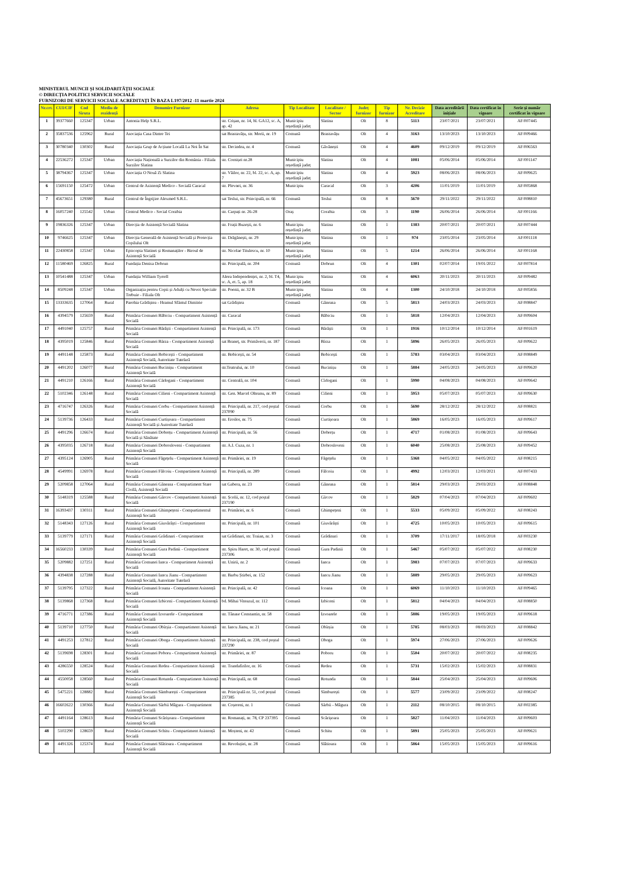MINISTERUL MUNCII ȘI SOLIDARITĂȚII SOCIALE
© DIRECȚIA POLITICI SERVICII SOCIALE
FURNIZORI DE SERVICII SOCIALE ACREDITAȚI ÎN BAZA L197/2012 -11 martie 2024
| Nr.crt. | CUI/CIF | Cod Siruta | Mediu de rezidență | Denumire Furnizor | Adresa | Tip Localitate | Localitate / Sector | Județ furnizor | Tip furnizor | Nr. Decizie Acreditare | Data acreditării inițiale | Data certificat în vigoare | Serie și număr certificat în vigoare |
| --- | --- | --- | --- | --- | --- | --- | --- | --- | --- | --- | --- | --- | --- |
| 1 | 39377660 | 125347 | Urban | Antonia Help S.R.L. | str. Crișan, nr. 14, bl. GA12, sc. A, ap. 42 | Municipiu reședință județ | Slatina | Olt | 8 | 5113 | 23/07/2021 | 23/07/2021 | AF/007445 |
| 2 | 35837536 | 125962 | Rural | Asociația Casa Dintre Tei | sat Brastavățu, str. Morii, nr. 19 | Comună | Brastavățu | Olt | 4 | 3163 | 13/10/2023 | 13/10/2023 | AF/009466 |
| 3 | 30780340 | 130302 | Rural | Asociația Grup de Acțiune Locală La Noi În Sat | str. Decindea, nr. 4 | Comună | Găvănești | Olt | 4 | 4609 | 09/12/2019 | 09/12/2019 | AF/006563 |
| 4 | 22536272 | 125347 | Urban | Asociația Națională a Surzilor din România - Filiala Surzilor Slatina | str. Cornișei nr.28 | Municipiu reședință județ | Slatina | Olt | 4 | 1081 | 05/06/2014 | 05/06/2014 | AF/001147 |
| 5 | 38794367 | 125347 | Urban | Asociația O Nouă Zi Slatina | str. Văilor, nr. 22, bl. 22, sc. A, ap. 7 | Municipiu reședință județ | Slatina | Olt | 4 | 5923 | 08/06/2023 | 08/06/2023 | AF/009625 |
| 6 | 15691150 | 125472 | Urban | Centrul de Asistență Medico - Socială Caracal | str. Plevnei, nr. 36 | Municipiu | Caracal | Olt | 3 | 4206 | 11/01/2019 | 11/01/2019 | AF/005868 |
| 7 | 45673651 | 129380 | Rural | Centrul de Îngrijire Alexmed S.R.L. | sat Teslui, str. Principală, nr. 66 | Comună | Teslui | Olt | 8 | 5670 | 29/11/2022 | 29/11/2022 | AF/008810 |
| 8 | 16057240 | 125542 | Urban | Centrul Medico - Social Corabia | str. Carpați nr. 26-28 | Oraș | Corabia | Olt | 3 | 1190 | 26/06/2014 | 26/06/2014 | AF/001166 |
| 9 | 19836326 | 125347 | Urban | Direcția de Asistență Socială Slatina | str. Frații Buzești, nr. 6 | Municipiu reședință județ | Slatina | Olt | 1 | 1383 | 20/07/2021 | 20/07/2021 | AF/007444 |
| 10 | 9746625 | 125347 | Urban | Direcția Generală de Asistență Socială și Protecția Copilului Olt | str. Drăgănești, nr. 29 | Municipiu reședință județ | Slatina | Olt | 1 | 974 | 23/05/2014 | 23/05/2014 | AF/001118 |
| 11 | 22430858 | 125347 | Urban | Episcopia Slatinei și Romanaților - Biroul de Asistență Socială | str. Nicolae Titulescu, nr. 10 | Municipiu reședință județ | Slatina | Olt | 5 | 1214 | 26/06/2014 | 26/06/2014 | AF/001168 |
| 12 | 11580469 | 126825 | Rural | Fundația Denisa Dobrun | str. Principală, nr. 204 | Comună | Dobrun | Olt | 4 | 1301 | 02/07/2014 | 19/01/2022 | AF/007814 |
| 13 | 10541488 | 125347 | Urban | Fundația William Tyrrell | Aleea Independenței, nr. 2, bl. T4, sc. A, et. 5, ap. 18 | Municipiu reședință județ | Slatina | Olt | 4 | 6063 | 20/11/2023 | 20/11/2023 | AF/009482 |
| 14 | 8509248 | 125347 | Urban | Organizația pentru Copii și Adulți cu Nevoi Speciale Trebuie - Filiala Olt | str. Poenii, nr. 32 B | Municipiu reședință județ | Slatina | Olt | 4 | 1300 | 24/10/2018 | 24/10/2018 | AF/005856 |
| 15 | 13333635 | 127064 | Rural | Parohia Grădiștea - Hramul Sfântul Dimitrie | sat Grădiștea | Comună | Găneasa | Olt | 5 | 5813 | 24/03/2023 | 24/03/2023 | AF/008847 |
| 16 | 4394579 | 125659 | Rural | Primăria Comunei Băbiciu - Compartiment Asistență Socială | str. Caracal | Comună | Băbiciu | Olt | 1 | 5818 | 12/04/2023 | 12/04/2023 | AF/009604 |
| 17 | 4491040 | 125757 | Rural | Primăria Comunei Bărăști - Compartiment Asistență Socială | str. Principală, nr. 173 | Comună | Bărăști | Olt | 1 | 1916 | 10/12/2014 | 10/12/2014 | AF/001619 |
| 18 | 4395019 | 125846 | Rural | Primăria Comunei Bârza - Compartiment Asistență Socială | sat Braneț, str. Primăverii, nr. 187 | Comună | Bîrza | Olt | 1 | 5896 | 26/05/2023 | 26/05/2023 | AF/009622 |
| 19 | 4491148 | 125873 | Rural | Primăria Comunei Bobicești - Compartiment Asistență Socială, Autoritate Tutelară | str. Bobicești, nr. 54 | Comună | Bobicești | Olt | 1 | 5783 | 03/04/2023 | 03/04/2023 | AF/008849 |
| 20 | 4491202 | 126077 | Rural | Primăria Comunei Bucinișu - Compartiment Asistență Socială | str.Teatrului, nr. 10 | Comună | Bucinișu | Olt | 1 | 5884 | 24/05/2023 | 24/05/2023 | AF/009620 |
| 21 | 4491210 | 126166 | Rural | Primăria Comunei Cârlogani - Compartiment Asistență Socială | str. Centrală, nr. 104 | Comună | Cîrlogani | Olt | 1 | 5990 | 04/08/2023 | 04/08/2023 | AF/009642 |
| 22 | 5102346 | 126148 | Rural | Primăria Comunei Cilieni - Compartiment Asistență Socială | str. Gen. Marcel Olteanu, nr. 89 | Comună | Cilieni | Olt | 1 | 5953 | 05/07/2023 | 05/07/2023 | AF/009630 |
| 23 | 4716747 | 126326 | Rural | Primăria Comunei Corbu - Compartiment Asistență Socială | str. Principală, nr. 217, cod poștal 237090 | Comună | Corbu | Olt | 1 | 5690 | 28/12/2022 | 28/12/2022 | AF/008821 |
| 24 | 5139736 | 126433 | Rural | Primăria Comunei Curtișoara - Compartiment Asistență Socială și Autoritate Tutelară | str. Eroilor, nr. 75 | Comună | Curtișoara | Olt | 1 | 5869 | 16/05/2023 | 16/05/2023 | AF/009617 |
| 25 | 4491296 | 126674 | Rural | Primăria Comunei Dobrețu - Compartiment Asistență Socială și Sănătate | str. Principală, nr. 56 | Comună | Dobrețu | Olt | 1 | 4717 | 01/08/2023 | 01/08/2023 | AF/009643 |
| 26 | 4395035 | 126718 | Rural | Primăria Comunei Dobrosloveni - Compartiment Asistență Socială | str. A.I. Cuza, nr. 1 | Comună | Dobrosloveni | Olt | 1 | 6040 | 25/08/2023 | 25/08/2023 | AF/009452 |
| 27 | 4395124 | 126905 | Rural | Primăria Comunei Făgețelu - Compartiment Asistență Socială | str. Primăriei, nr. 19 | Comună | Făgețelu | Olt | 1 | 5368 | 04/05/2022 | 04/05/2022 | AF/008215 |
| 28 | 4549991 | 126978 | Rural | Primăria Comunei Fălcoiu - Compartiment Asistență Socială | str. Principală, nr. 289 | Comună | Fălcoiu | Olt | 1 | 4992 | 12/03/2021 | 12/03/2021 | AF/007433 |
| 29 | 5209858 | 127064 | Rural | Primăria Comunei Găneasa - Compartiment Stare Civilă, Asistență Socială | sat Gabera, nr. 23 | Comună | Găneasa | Olt | 1 | 5814 | 29/03/2023 | 29/03/2023 | AF/008848 |
| 30 | 5148319 | 125588 | Rural | Primăria Comunei Gârcov - Compartiment Asistență Socială | str. Școlii, nr. 12, cod poștal 237190 | Comună | Gîrcov | Olt | 1 | 5829 | 07/04/2023 | 07/04/2023 | AF/009602 |
| 31 | 16393437 | 130311 | Rural | Primăria Comunei Ghimpețeni - Compartimentul Asistență Socială | str. Primăriei, nr. 6 | Comună | Ghimpețeni | Olt | 1 | 5533 | 05/09/2022 | 05/09/2022 | AF/008243 |
| 32 | 5148343 | 127126 | Rural | Primăria Comunei Giuvărăști - Compartiment Asistență Socială | str. Principală, nr. 101 | Comună | Giuvărăști | Olt | 1 | 4725 | 10/05/2023 | 10/05/2023 | AF/009615 |
| 33 | 5139779 | 127171 | Rural | Primăria Comunei Grădinari - Compartiment Asistență Socială | sat Grădinari, str. Traian, nr. 3 | Comună | Grădinari | Olt | 1 | 3709 | 17/11/2017 | 18/05/2018 | AF/003230 |
| 34 | 16560233 | 130339 | Rural | Primăria Comunei Gura Padinii - Compartiment Asistență Socială | str. Spiru Haret, nr. 30, cod poștal 237306 | Comună | Gura Padinii | Olt | 1 | 5467 | 05/07/2022 | 05/07/2022 | AF/008230 |
| 35 | 5209882 | 127251 | Rural | Primăria Comunei Ianca - Compartiment Asistență Socială | str. Unirii, nr. 2 | Comună | Ianca | Olt | 1 | 5983 | 07/07/2023 | 07/07/2023 | AF/009633 |
| 36 | 4394838 | 127288 | Rural | Primăria Comunei Iancu Jianu - Compartiment Asistență Socială, Autoritate Tutelară | str. Barbu Știrbei, nr. 152 | Comună | Iancu Jianu | Olt | 1 | 5889 | 29/05/2023 | 29/05/2023 | AF/009623 |
| 37 | 5139795 | 127322 | Rural | Primăria Comunei Icoana - Compartiment Asistență Socială | str. Principală, nr. 42 | Comună | Icoana | Olt | 1 | 6069 | 11/10/2023 | 11/10/2023 | AF/009465 |
| 38 | 5139868 | 127368 | Rural | Primăria Comunei Izbiceni - Compartiment Asistență Socială | bd. Mihai Viteazul, nr. 112 | Comună | Izbiceni | Olt | 1 | 5812 | 04/04/2023 | 04/04/2023 | AF/008850 |
| 39 | 4716771 | 127386 | Rural | Primăria Comunei Izvoarele - Compartiment Asistență Socială | str. Tănase Constantin, nr. 58 | Comună | Izvoarele | Olt | 1 | 5886 | 19/05/2023 | 19/05/2023 | AF/009618 |
| 40 | 5139710 | 127750 | Rural | Primăria Comunei Obîrșia - Compartiment Asistență Socială | str. Iancu Jianu, nr. 21 | Comună | Obîrșia | Olt | 1 | 5785 | 08/03/2023 | 08/03/2023 | AF/008842 |
| 41 | 4491253 | 127812 | Rural | Primăria Comunei Oboga - Compartiment Asistență Socială | str. Principală, nr. 238, cod poștal 237290 | Comună | Oboga | Olt | 1 | 5974 | 27/06/2023 | 27/06/2023 | AF/009626 |
| 42 | 5139698 | 128301 | Rural | Primăria Comunei Poboru - Compartiment Asistență Socială | str. Primăriei, nr. 87 | Comună | Poboru | Olt | 1 | 5504 | 20/07/2022 | 20/07/2022 | AF/008235 |
| 43 | 4286550 | 128524 | Rural | Primăria Comunei Redea - Compartiment Asistență Socială | str. Trandafirilor, nr. 16 | Comună | Redea | Olt | 1 | 5731 | 15/02/2023 | 15/02/2023 | AF/008831 |
| 44 | 4550058 | 128560 | Rural | Primăria Comunei Rotunda - Compartiment Asistență Socială | str. Principală, nr. 68 | Comună | Rotunda | Olt | 1 | 5844 | 25/04/2023 | 25/04/2023 | AF/009606 |
| 45 | 5475221 | 128882 | Rural | Primăria Comunei Sâmburești - Compartiment Asistență Socială | str. Principală nr. 51, cod poștal 237385 | Comună | Sîmburești | Olt | 1 | 5577 | 23/09/2022 | 23/09/2022 | AF/008247 |
| 46 | 16602622 | 130366 | Rural | Primăria Comunei Sârbii Măgura - Compartiment Asistență Socială | str. Coșereni, nr. 1 | Comună | Sârbii - Măgura | Olt | 1 | 2112 | 08/10/2015 | 08/10/2015 | AF/002385 |
| 47 | 4491164 | 128613 | Rural | Primăria Comunei Scărișoara - Compartiment Asistență Socială | str. Romanați, nr. 78, CP 237395 | Comună | Scărișoara | Olt | 1 | 5827 | 11/04/2023 | 11/04/2023 | AF/009603 |
| 48 | 5102290 | 128659 | Rural | Primăria Comunei Schitu - Compartiment Asistență Socială | str. Moșteni, nr. 42 | Comună | Schitu | Olt | 1 | 5891 | 25/05/2023 | 25/05/2023 | AF/009621 |
| 49 | 4491326 | 125374 | Rural | Primăria Comunei Slătioara - Compartiment Asistență Socială | str. Revoluției, nr. 28 | Comună | Slătioara | Olt | 1 | 5864 | 15/05/2023 | 15/05/2023 | AF/009616 |